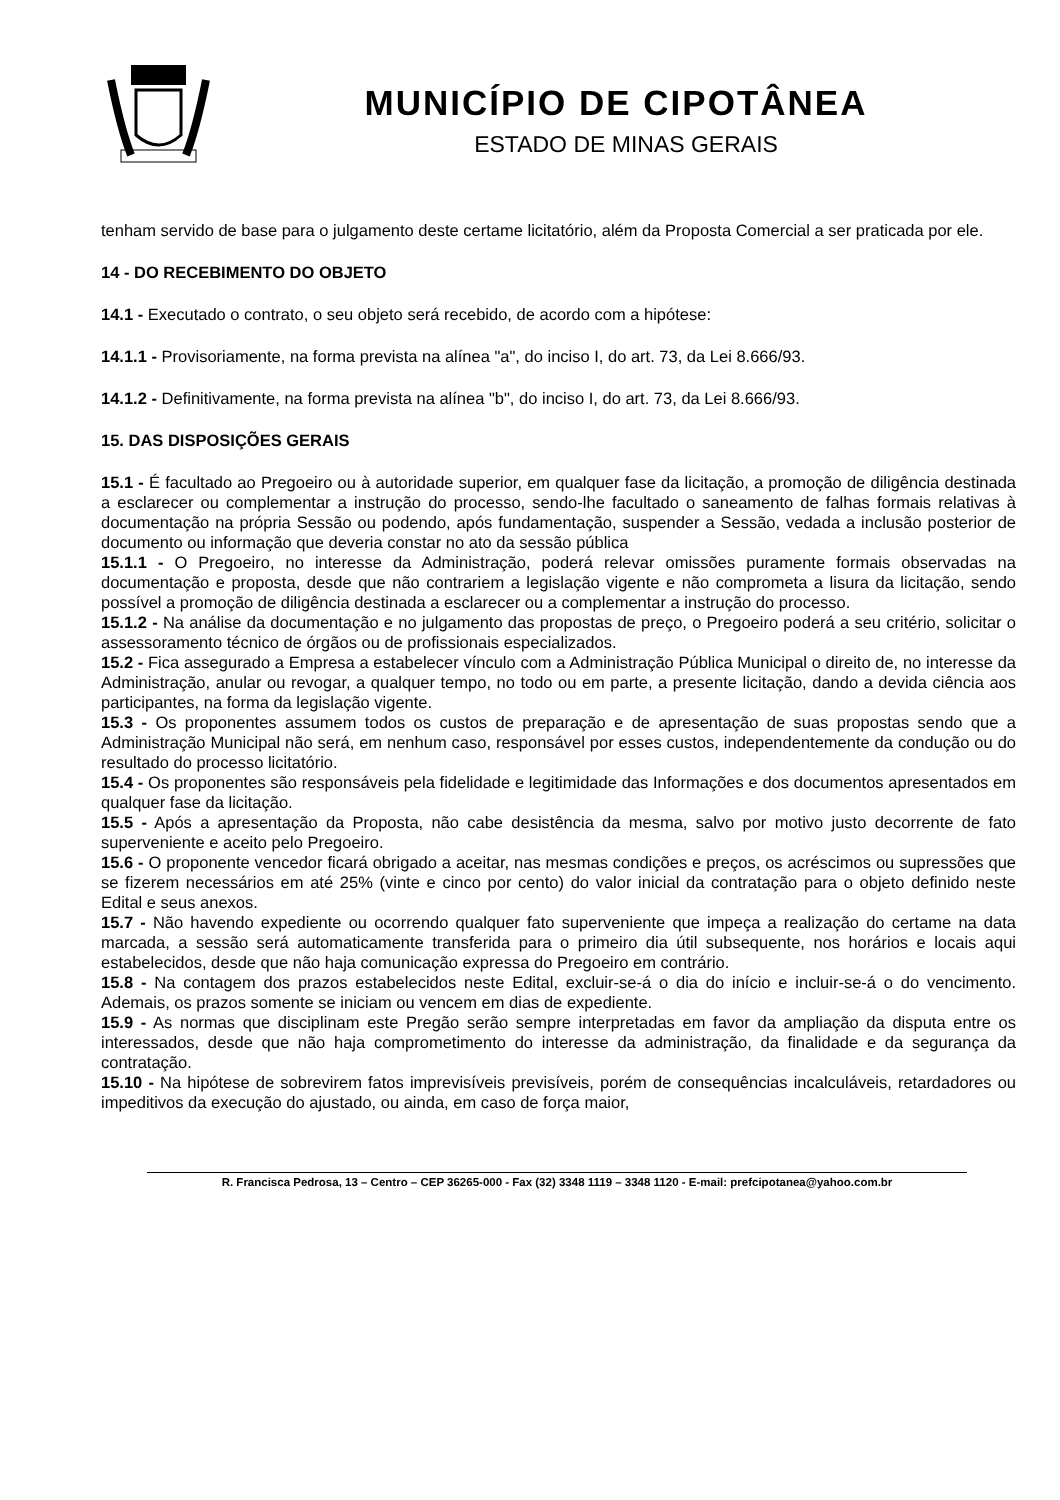MUNICÍPIO DE CIPOTÂNEA
ESTADO DE MINAS GERAIS
tenham servido de base para o julgamento deste certame licitatório, além da Proposta Comercial a ser praticada por ele.
14 - DO RECEBIMENTO DO OBJETO
14.1 - Executado o contrato, o seu objeto será recebido, de acordo com a hipótese:
14.1.1 - Provisoriamente, na forma prevista na alínea "a", do inciso I, do art. 73, da Lei 8.666/93.
14.1.2 - Definitivamente, na forma prevista na alínea "b", do inciso I, do art. 73, da Lei 8.666/93.
15. DAS DISPOSIÇÕES GERAIS
15.1 - É facultado ao Pregoeiro ou à autoridade superior, em qualquer fase da licitação, a promoção de diligência destinada a esclarecer ou complementar a instrução do processo, sendo-lhe facultado o saneamento de falhas formais relativas à documentação na própria Sessão ou podendo, após fundamentação, suspender a Sessão, vedada a inclusão posterior de documento ou informação que deveria constar no ato da sessão pública
15.1.1 - O Pregoeiro, no interesse da Administração, poderá relevar omissões puramente formais observadas na documentação e proposta, desde que não contrariem a legislação vigente e não comprometa a lisura da licitação, sendo possível a promoção de diligência destinada a esclarecer ou a complementar a instrução do processo.
15.1.2 - Na análise da documentação e no julgamento das propostas de preço, o Pregoeiro poderá a seu critério, solicitar o assessoramento técnico de órgãos ou de profissionais especializados.
15.2 - Fica assegurado a Empresa a estabelecer vínculo com a Administração Pública Municipal o direito de, no interesse da Administração, anular ou revogar, a qualquer tempo, no todo ou em parte, a presente licitação, dando a devida ciência aos participantes, na forma da legislação vigente.
15.3 - Os proponentes assumem todos os custos de preparação e de apresentação de suas propostas sendo que a Administração Municipal não será, em nenhum caso, responsável por esses custos, independentemente da condução ou do resultado do processo licitatório.
15.4 - Os proponentes são responsáveis pela fidelidade e legitimidade das Informações e dos documentos apresentados em qualquer fase da licitação.
15.5 - Após a apresentação da Proposta, não cabe desistência da mesma, salvo por motivo justo decorrente de fato superveniente e aceito pelo Pregoeiro.
15.6 - O proponente vencedor ficará obrigado a aceitar, nas mesmas condições e preços, os acréscimos ou supressões que se fizerem necessários em até 25% (vinte e cinco por cento) do valor inicial da contratação para o objeto definido neste Edital e seus anexos.
15.7 - Não havendo expediente ou ocorrendo qualquer fato superveniente que impeça a realização do certame na data marcada, a sessão será automaticamente transferida para o primeiro dia útil subsequente, nos horários e locais aqui estabelecidos, desde que não haja comunicação expressa do Pregoeiro em contrário.
15.8 - Na contagem dos prazos estabelecidos neste Edital, excluir-se-á o dia do início e incluir-se-á o do vencimento. Ademais, os prazos somente se iniciam ou vencem em dias de expediente.
15.9 - As normas que disciplinam este Pregão serão sempre interpretadas em favor da ampliação da disputa entre os interessados, desde que não haja comprometimento do interesse da administração, da finalidade e da segurança da contratação.
15.10 - Na hipótese de sobrevirem fatos imprevisíveis previsíveis, porém de consequências incalculáveis, retardadores ou impeditivos da execução do ajustado, ou ainda, em caso de força maior,
R. Francisca Pedrosa, 13 – Centro – CEP 36265-000 - Fax (32) 3348 1119 – 3348 1120 - E-mail: prefcipotanea@yahoo.com.br